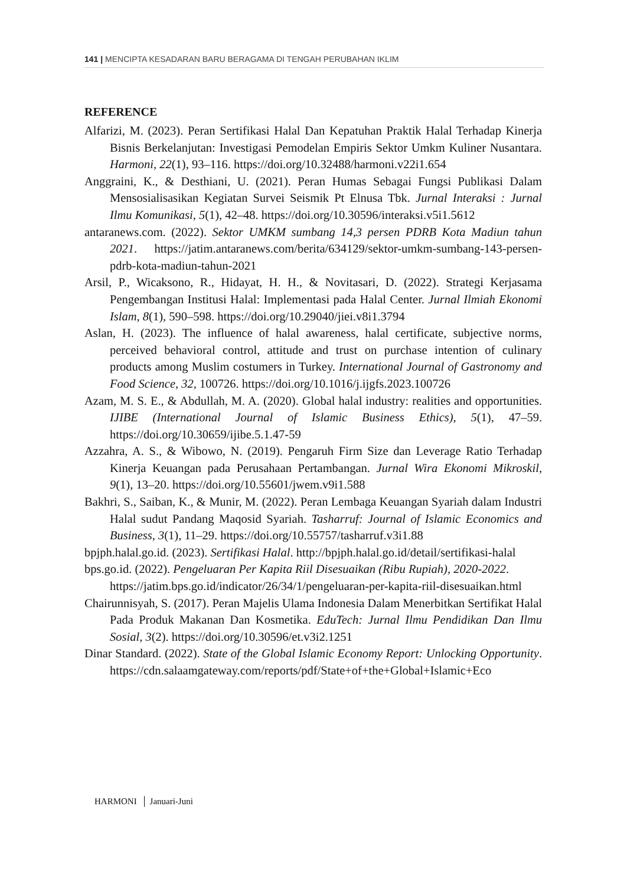141 | MENCIPTA KESADARAN BARU BERAGAMA DI TENGAH PERUBAHAN IKLIM
REFERENCE
Alfarizi, M. (2023). Peran Sertifikasi Halal Dan Kepatuhan Praktik Halal Terhadap Kinerja Bisnis Berkelanjutan: Investigasi Pemodelan Empiris Sektor Umkm Kuliner Nusantara. Harmoni, 22(1), 93–116. https://doi.org/10.32488/harmoni.v22i1.654
Anggraini, K., & Desthiani, U. (2021). Peran Humas Sebagai Fungsi Publikasi Dalam Mensosialisasikan Kegiatan Survei Seismik Pt Elnusa Tbk. Jurnal Interaksi : Jurnal Ilmu Komunikasi, 5(1), 42–48. https://doi.org/10.30596/interaksi.v5i1.5612
antaranews.com. (2022). Sektor UMKM sumbang 14,3 persen PDRB Kota Madiun tahun 2021. https://jatim.antaranews.com/berita/634129/sektor-umkm-sumbang-143-persen-pdrb-kota-madiun-tahun-2021
Arsil, P., Wicaksono, R., Hidayat, H. H., & Novitasari, D. (2022). Strategi Kerjasama Pengembangan Institusi Halal: Implementasi pada Halal Center. Jurnal Ilmiah Ekonomi Islam, 8(1), 590–598. https://doi.org/10.29040/jiei.v8i1.3794
Aslan, H. (2023). The influence of halal awareness, halal certificate, subjective norms, perceived behavioral control, attitude and trust on purchase intention of culinary products among Muslim costumers in Turkey. International Journal of Gastronomy and Food Science, 32, 100726. https://doi.org/10.1016/j.ijgfs.2023.100726
Azam, M. S. E., & Abdullah, M. A. (2020). Global halal industry: realities and opportunities. IJIBE (International Journal of Islamic Business Ethics), 5(1), 47–59. https://doi.org/10.30659/ijibe.5.1.47-59
Azzahra, A. S., & Wibowo, N. (2019). Pengaruh Firm Size dan Leverage Ratio Terhadap Kinerja Keuangan pada Perusahaan Pertambangan. Jurnal Wira Ekonomi Mikroskil, 9(1), 13–20. https://doi.org/10.55601/jwem.v9i1.588
Bakhri, S., Saiban, K., & Munir, M. (2022). Peran Lembaga Keuangan Syariah dalam Industri Halal sudut Pandang Maqosid Syariah. Tasharruf: Journal of Islamic Economics and Business, 3(1), 11–29. https://doi.org/10.55757/tasharruf.v3i1.88
bpjph.halal.go.id. (2023). Sertifikasi Halal. http://bpjph.halal.go.id/detail/sertifikasi-halal
bps.go.id. (2022). Pengeluaran Per Kapita Riil Disesuaikan (Ribu Rupiah), 2020-2022. https://jatim.bps.go.id/indicator/26/34/1/pengeluaran-per-kapita-riil-disesuaikan.html
Chairunnisyah, S. (2017). Peran Majelis Ulama Indonesia Dalam Menerbitkan Sertifikat Halal Pada Produk Makanan Dan Kosmetika. EduTech: Jurnal Ilmu Pendidikan Dan Ilmu Sosial, 3(2). https://doi.org/10.30596/et.v3i2.1251
Dinar Standard. (2022). State of the Global Islamic Economy Report: Unlocking Opportunity. https://cdn.salaamgateway.com/reports/pdf/State+of+the+Global+Islamic+Eco
HARMONI │ Januari-Juni